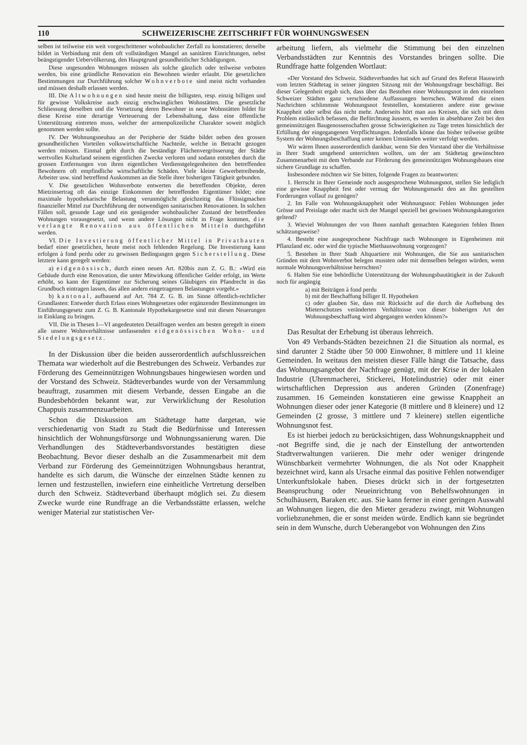110 SCHWEIZERISCHE ZEITSCHRIFT FÜR WOHNUNGSWESEN
selben ist teilweise ein weit vorgeschrittener wohnbaulicher Zerfall zu konstatieren; derselbe bildet in Verbindung mit dem oft vollständigen Mangel an sanitären Einrichtungen, nebst beängstigender Uebervölkerung, den Hauptgrund gesundheitlicher Schädigungen.
Diese ungesunden Wohnungen müssen als solche gänzlich oder teilweise verboten werden, bis eine gründliche Renovation ein Bewohnen wieder erlaubt. Die gesetzlichen Bestimmungen zur Durchführung solcher Wohnverbote sind meist nicht vorhanden und müssen deshalb erlassen werden.
III. Die Altwohnungen sind heute meist die billigsten, resp. einzig billigen und für gewisse Volkskreise auch einzig erschwinglichen Wohnstätten. Die gesetzliche Schliessung derselben und die Versetzung deren Bewohner in neue Wohnstätten bildet für diese Kreise eine derartige Verteuerung der Lebenshaltung, dass eine öffentliche Unterstützung eintreten muss, welcher der armenpolizeiliche Charakter soweit möglich genommen werden sollte.
IV. Der Wohnungsneubau an der Peripherie der Städte bildet neben den grossen gesundheitlichen Vorteilen volkswirtschaftliche Nachteile, welche in Betracht gezogen werden müssen. Einmal geht durch die beständige Flächenvergrösserung der Städte wertvolles Kulturland seinem eigentlichen Zwecke verloren und sodann entstehen durch die grossen Entfernungen von ihren eigentlichen Verdienstgelegenheiten den betreffenden Bewohnern oft empfindliche wirtschaftliche Schäden. Viele kleine Gewerbetreibende, Arbeiter usw. sind betreffend Auskommen an die Stelle ihrer bisherigen Tätigkeit gebunden.
V. Die gesetzlichen Wohnverbote entwerten die betreffenden Objekte, deren Mietzinsertrag oft das einzige Einkommen der betreffenden Eigentümer bildet; eine maximale hypothekarische Belastung verunmöglicht gleichzeitig das Flüssigmachen finanzieller Mittel zur Durchführung der notwendigen sanitarischen Renovationen. In solchen Fällen soll, gesunde Lage und ein genügender wohnbaulicher Zustand der betreffenden Wohnungen vorausgesetzt, und wenn andere Lösungen nicht in Frage kommen, die verlangte Renovation aus öffentlichen Mitteln durchgeführt werden.
VI. Die Investierung öffentlicher Mittel in Privatbauten bedarf einer gesetzlichen, heute meist noch fehlenden Regelung. Die Investierung kann erfolgen à fond perdu oder zu gewissen Bedingungen gegen Sicherstellung. Diese letztere kann geregelt werden:
a) eidgenössisch, durch einen neuen Art. 820bis zum Z. G. B.: «Wird ein Gebäude durch eine Renovation, die unter Mitwirkung öffentlicher Gelder erfolgt, im Werte erhöht, so kann der Eigentümer zur Sicherung seines Gläubigers ein Pfandrecht in das Grundbuch eintragen lassen, das allen andern eingetragenen Belastungen vorgeht.»
b) kantonal, aufbauend auf Art. 784 Z. G. B. im Sinne öffentlich-rechtlicher Grundlasten: Entweder durch Erlass eines Wohngesetzes oder ergänzender Bestimmungen im Einführungsgesetz zum Z. G. B. Kantonale Hypothekargesetze sind mit diesen Neuerungen in Einklang zu bringen.
VII. Die in Thesen I—VI angedeuteten Detailfragen werden am besten geregelt in einem alle unsere Wohnverhältnisse umfassenden eidgenössischen Wohn- und Siedelungsgesetz.
In der Diskussion über die beiden ausserordentlich aufschlussreichen Themata war wiederholt auf die Bestrebungen des Schweiz. Verbandes zur Förderung des Gemeinnützigen Wohnungsbaues hingewiesen worden und der Vorstand des Schweiz. Städteverbandes wurde von der Versammlung beauftragt, zusammen mit diesem Verbande, dessen Eingabe an die Bundesbehörden bekannt war, zur Verwirklichung der Resolution Chappuis zusammenzuarbeiten.
Schon die Diskussion am Städtetage hatte dargetan, wie verschiedenartig von Stadt zu Stadt die Bedürfnisse und Interessen hinsichtlich der Wohnungsfürsorge und Wohnungssanierung waren. Die Verhandlungen des Städteverbandsvorstandes bestätigten diese Beobachtung. Bevor dieser deshalb an die Zusammenarbeit mit dem Verband zur Förderung des Gemeinnützigen Wohnungsbaus herantrat, handelte es sich darum, die Wünsche der einzelnen Städte kennen zu lernen und festzustellen, inwiefern eine einheitliche Vertretung derselben durch den Schweiz. Städteverband überhaupt möglich sei. Zu diesem Zwecke wurde eine Rundfrage an die Verbandsstätte erlassen, welche weniger Material zur statistischen Ver-
arbeitung liefern, als vielmehr die Stimmung bei den einzelnen Verbandsstädten zur Kenntnis des Vorstandes bringen sollte. Die Rundfrage hatte folgenden Wortlaut:
«Der Vorstand des Schweiz. Städteverbandes hat sich auf Grund des Referat Hauswirth vom letzten Städtetag in seiner jüngsten Sitzung mit der Wohnungsfrage beschäftigt. Bei dieser Gelegenheit ergab sich, dass über das Bestehen einer Wohnungsnot in den einzelnen Schweizer Städten ganz verschiedene Auffassungen herrschen. Während die einen Nachrichten schlimmste Wohnungsnot feststellen, konstatieren andere eine gewisse Knappheit oder selbst das nicht mehr. Anderseits hört man aus Kreisen, die sich mit dem Problem einlässlich befassen, die Befürchtung äussern, es werden in absehbarer Zeit bei den gemeinnützigen Baugenossenschaften grosse Schwierigkeiten zu Tage treten hinsichtlich der Erfüllung der eingegangenen Verpflichtungen. Jedenfalls könne das bisher teilweise geübte System der Wohnungsbeschaffung unter keinen Umständen weiter verfolgt werden.
Wir wären Ihnen ausserordentlich dankbar, wenn Sie den Vorstand über die Verhältnisse in Ihrer Stadt umgehend unterrichten wollten, um der am Städtetag gewünschten Zusammenarbeit mit dem Verbande zur Förderung des gemeinnützigen Wohnungsbaues eine sichere Grundlage zu schaffen.
Insbesondere möchten wir Sie bitten, folgende Fragen zu beantworten:
1. Herrscht in Ihrer Gemeinde noch ausgesprochene Wohnungsnot, stellen Sie lediglich eine gewisse Knappheit fest oder vermag der Wohnungsmarkt den an ihn gestellten Forderungen vollauf zu genügen?
2. Im Falle von Wohnungsknappheit oder Wohnungsnot: Fehlen Wohnungen jeder Grösse und Preislage oder macht sich der Mangel speziell bei gewissen Wohnungskategorien geltend?
3. Wieviel Wohnungen der von Ihnen namhaft gemachten Kategorien fehlen Ihnen schätzungsweise?
4. Besteht eine ausgesprochene Nachfrage nach Wohnungen in Eigenheimen mit Pflanzland etc. oder wird die typische Miethauswohnung vorgezogen?
5. Bestehen in Ihrer Stadt Altquartiere mit Wohnungen, die Sie aus sanitarischen Gründen mit dem Wohnverbot belegen mussten oder mit demselben belegen würden, wenn normale Wohnungsverhältnisse herrschten?
6. Halten Sie eine behördliche Unterstützung der Wohnungsbautätigkeit in der Zukunft noch für angängig
a) mit Beiträgen à fond perdu
b) mit der Beschaffung billiger II. Hypotheken
c) oder glauben Sie, dass mit Rücksicht auf die durch die Aufhebung des Mieterschutzes veränderten Verhältnisse von dieser bisherigen Art der Wohnungsbeschaffung wird abgegangen werden können?»
Das Resultat der Erhebung ist überaus lehrreich.
Von 49 Verbands-Städten bezeichnen 21 die Situation als normal, es sind darunter 2 Städte über 50 000 Einwohner, 8 mittlere und 11 kleine Gemeinden. In weitaus den meisten dieser Fälle hängt die Tatsache, dass das Wohnungsangebot der Nachfrage genügt, mit der Krise in der lokalen Industrie (Uhrenmacherei, Stickerei, Hotelindustrie) oder mit einer wirtschaftlichen Depression aus anderen Gründen (Zonenfrage) zusammen. 16 Gemeinden konstatieren eine gewisse Knappheit an Wohnungen dieser oder jener Kategorie (8 mittlere und 8 kleinere) und 12 Gemeinden (2 grosse, 3 mittlere und 7 kleinere) stellen eigentliche Wohnungsnot fest.
Es ist hierbei jedoch zu berücksichtigen, dass Wohnungsknappheit und -not Begriffe sind, die je nach der Einstellung der antwortenden Stadtverwaltungen variieren. Die mehr oder weniger dringende Wünschbarkeit vermehrter Wohnungen, die als Not oder Knappheit bezeichnet wird, kann als Ursache einmal das positive Fehlen notwendiger Unterkunftslokale haben. Dieses drückt sich in der fortgesetzten Beanspruchung oder Neueinrichtung von Behelfswohnungen in Schulhäusern, Baraken etc. aus. Sie kann ferner in einer geringen Auswahl an Wohnungen liegen, die den Mieter geradezu zwingt, mit Wohnungen vorliebzunehmen, die er sonst meiden würde. Endlich kann sie begründet sein in dem Wunsche, durch Ueberangebot von Wohnungen den Zins